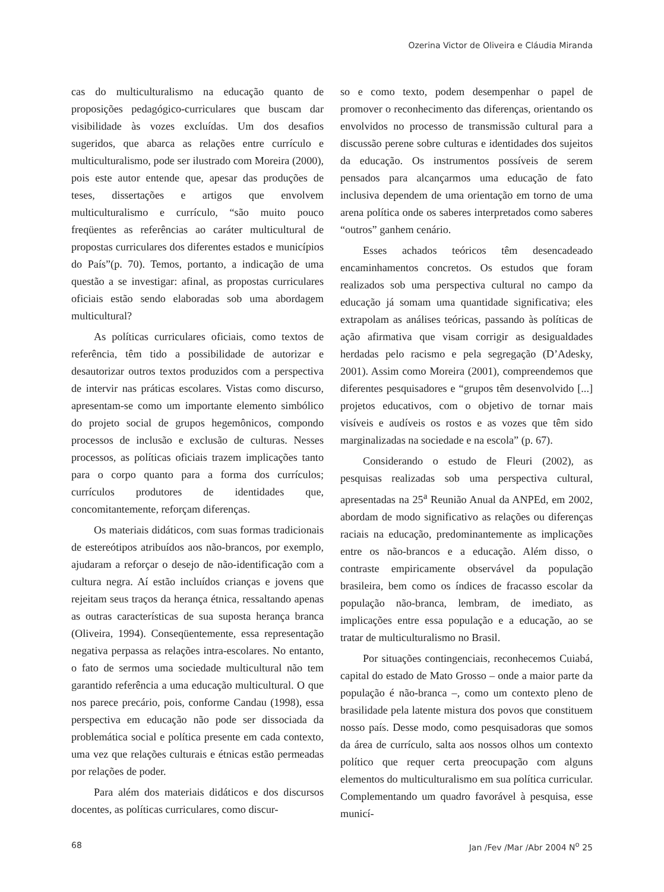Ozerina Victor de Oliveira e Cláudia Miranda
cas do multiculturalismo na educação quanto de proposições pedagógico-curriculares que buscam dar visibilidade às vozes excluídas. Um dos desafios sugeridos, que abarca as relações entre currículo e multiculturalismo, pode ser ilustrado com Moreira (2000), pois este autor entende que, apesar das produções de teses, dissertações e artigos que envolvem multiculturalismo e currículo, “são muito pouco freqüentes as referências ao caráter multicultural de propostas curriculares dos diferentes estados e municípios do País”(p. 70). Temos, portanto, a indicação de uma questão a se investigar: afinal, as propostas curriculares oficiais estão sendo elaboradas sob uma abordagem multicultural?
As políticas curriculares oficiais, como textos de referência, têm tido a possibilidade de autorizar e desautorizar outros textos produzidos com a perspectiva de intervir nas práticas escolares. Vistas como discurso, apresentam-se como um importante elemento simbólico do projeto social de grupos hegemônicos, compondo processos de inclusão e exclusão de culturas. Nesses processos, as políticas oficiais trazem implicações tanto para o corpo quanto para a forma dos currículos; currículos produtores de identidades que, concomitantemente, reforçam diferenças.
Os materiais didáticos, com suas formas tradicionais de estereótipos atribuídos aos não-brancos, por exemplo, ajudaram a reforçar o desejo de não-identificação com a cultura negra. Aí estão incluídos crianças e jovens que rejeitam seus traços da herança étnica, ressaltando apenas as outras características de sua suposta herança branca (Oliveira, 1994). Conseqüentemente, essa representação negativa perpassa as relações intra-escolares. No entanto, o fato de sermos uma sociedade multicultural não tem garantido referência a uma educação multicultural. O que nos parece precário, pois, conforme Candau (1998), essa perspectiva em educação não pode ser dissociada da problemática social e política presente em cada contexto, uma vez que relações culturais e étnicas estão permeadas por relações de poder.
Para além dos materiais didáticos e dos discursos docentes, as políticas curriculares, como discur-
so e como texto, podem desempenhar o papel de promover o reconhecimento das diferenças, orientando os envolvidos no processo de transmissão cultural para a discussão perene sobre culturas e identidades dos sujeitos da educação. Os instrumentos possíveis de serem pensados para alcançarmos uma educação de fato inclusiva dependem de uma orientação em torno de uma arena política onde os saberes interpretados como saberes “outros” ganhem cenário.
Esses achados teóricos têm desencadeado encaminhamentos concretos. Os estudos que foram realizados sob uma perspectiva cultural no campo da educação já somam uma quantidade significativa; eles extrapolam as análises teóricas, passando às políticas de ação afirmativa que visam corrigir as desigualdades herdadas pelo racismo e pela segregação (D’Adesky, 2001). Assim como Moreira (2001), compreendemos que diferentes pesquisadores e “grupos têm desenvolvido [...] projetos educativos, com o objetivo de tornar mais visíveis e audíveis os rostos e as vozes que têm sido marginalizadas na sociedade e na escola” (p. 67).
Considerando o estudo de Fleuri (2002), as pesquisas realizadas sob uma perspectiva cultural, apresentadas na 25<sup>a</sup> Reunião Anual da ANPEd, em 2002, abordam de modo significativo as relações ou diferenças raciais na educação, predominantemente as implicações entre os não-brancos e a educação. Além disso, o contraste empiricamente observável da população brasileira, bem como os índices de fracasso escolar da população não-branca, lembram, de imediato, as implicações entre essa população e a educação, ao se tratar de multiculturalismo no Brasil.
Por situações contingenciais, reconhecemos Cuiabá, capital do estado de Mato Grosso – onde a maior parte da população é não-branca –, como um contexto pleno de brasilidade pela latente mistura dos povos que constituem nosso país. Desse modo, como pesquisadoras que somos da área de currículo, salta aos nossos olhos um contexto político que requer certa preocupação com alguns elementos do multiculturalismo em sua política curricular. Complementando um quadro favorável à pesquisa, esse municí-
68 Jan /Fev /Mar /Abr 2004 N<sup>o</sup> 25